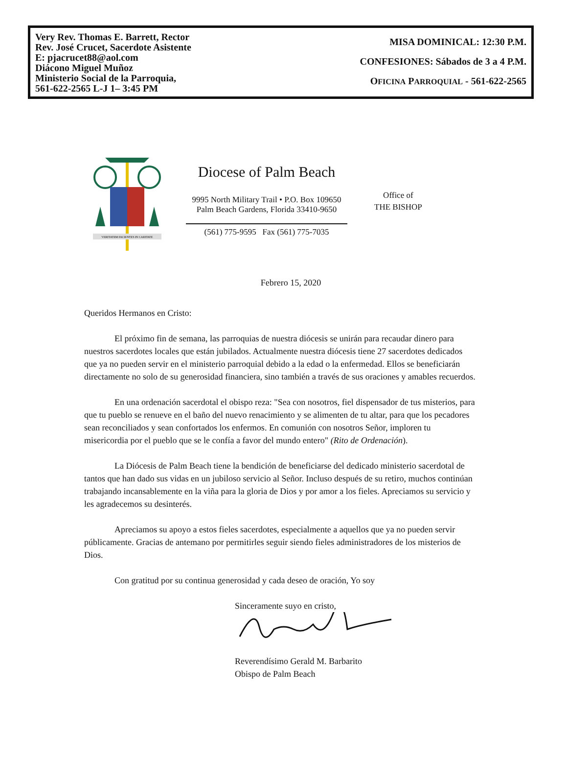Very Rev. Thomas E. Barrett, Rector
Rev. José Crucet, Sacerdote Asistente
E: pjacrucet88@aol.com
Diácono Miguel Muñoz
Ministerio Social de la Parroquia,
561-622-2565 L-J 1– 3:45 PM
MISA DOMINICAL: 12:30 P.M.
CONFESIONES: Sábados de 3 a 4 P.M.
OFICINA PARROQUIAL - 561-622-2565
VERITATEM FACIENTES IN CARITATE
Diocese of Palm Beach
9995 North Military Trail • P.O. Box 109650
Palm Beach Gardens, Florida 33410-9650
(561) 775-9595 Fax (561) 775-7035
Office of
THE BISHOP
Febrero 15, 2020
Queridos Hermanos en Cristo:
El próximo fin de semana, las parroquias de nuestra diócesis se unirán para recaudar dinero para nuestros sacerdotes locales que están jubilados. Actualmente nuestra diócesis tiene 27 sacerdotes dedicados que ya no pueden servir en el ministerio parroquial debido a la edad o la enfermedad. Ellos se beneficiarán directamente no solo de su generosidad financiera, sino también a través de sus oraciones y amables recuerdos.
En una ordenación sacerdotal el obispo reza: "Sea con nosotros, fiel dispensador de tus misterios, para que tu pueblo se renueve en el baño del nuevo renacimiento y se alimenten de tu altar, para que los pecadores sean reconciliados y sean confortados los enfermos. En comunión con nosotros Señor, imploren tu misericordia por el pueblo que se le confía a favor del mundo entero" (Rito de Ordenación).
La Diócesis de Palm Beach tiene la bendición de beneficiarse del dedicado ministerio sacerdotal de tantos que han dado sus vidas en un jubiloso servicio al Señor. Incluso después de su retiro, muchos continúan trabajando incansablemente en la viña para la gloria de Dios y por amor a los fieles. Apreciamos su servicio y les agradecemos su desinterés.
Apreciamos su apoyo a estos fieles sacerdotes, especialmente a aquellos que ya no pueden servir públicamente. Gracias de antemano por permitirles seguir siendo fieles administradores de los misterios de Dios.
Con gratitud por su continua generosidad y cada deseo de oración, Yo soy
Sinceramente suyo en cristo,
Reverendísimo Gerald M. Barbarito
Obispo de Palm Beach